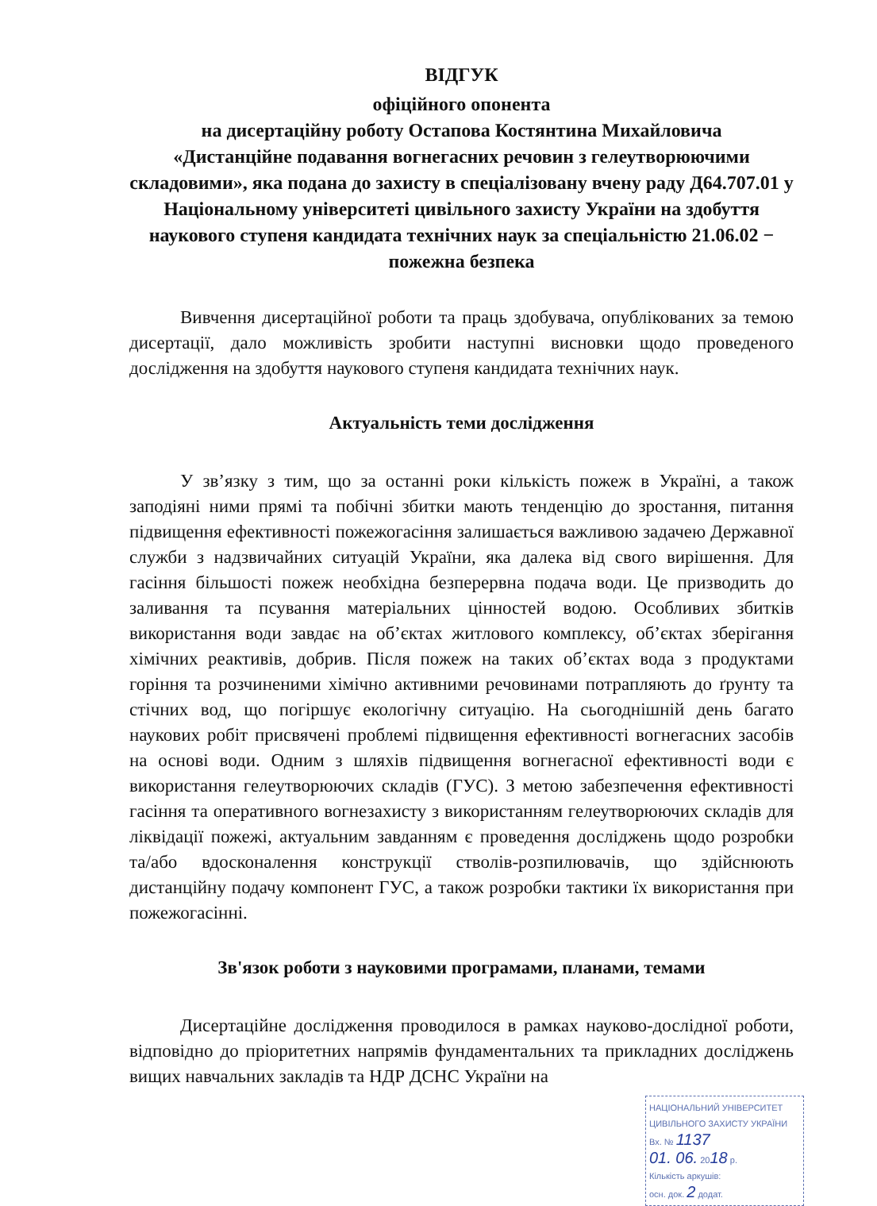ВІДГУК
офіційного опонента
на дисертаційну роботу Остапова Костянтина Михайловича
«Дистанційне подавання вогнегасних речовин з гелеутворюючими складовими», яка подана до захисту в спеціалізовану вчену раду Д64.707.01 у Національному університеті цивільного захисту України на здобуття наукового ступеня кандидата технічних наук за спеціальністю 21.06.02 − пожежна безпека
Вивчення дисертаційної роботи та праць здобувача, опублікованих за темою дисертації, дало можливість зробити наступні висновки щодо проведеного дослідження на здобуття наукового ступеня кандидата технічних наук.
Актуальність теми дослідження
У зв’язку з тим, що за останні роки кількість пожеж в Україні, а також заподіяні ними прямі та побічні збитки мають тенденцію до зростання, питання підвищення ефективності пожежогасіння залишається важливою задачею Державної служби з надзвичайних ситуацій України, яка далека від свого вирішення. Для гасіння більшості пожеж необхідна безперервна подача води. Це призводить до заливання та псування матеріальних цінностей водою. Особливих збитків використання води завдає на об’єктах житлового комплексу, об’єктах зберігання хімічних реактивів, добрив. Після пожеж на таких об’єктах вода з продуктами горіння та розчиненими хімічно активними речовинами потрапляють до ґрунту та стічних вод, що погіршує екологічну ситуацію. На сьогоднішній день багато наукових робіт присвячені проблемі підвищення ефективності вогнегасних засобів на основі води. Одним з шляхів підвищення вогнегасної ефективності води є використання гелеутворюючих складів (ГУС). З метою забезпечення ефективності гасіння та оперативного вогнезахисту з використанням гелеутворюючих складів для ліквідації пожежі, актуальним завданням є проведення досліджень щодо розробки та/або вдосконалення конструкції стволів-розпилювачів, що здійснюють дистанційну подачу компонент ГУС, а також розробки тактики їх використання при пожежогасінні.
Зв'язок роботи з науковими програмами, планами, темами
Дисертаційне дослідження проводилося в рамках науково-дослідної роботи, відповідно до пріоритетних напрямів фундаментальних та прикладних досліджень вищих навчальних закладів та НДР ДСНС України на
НАЦІОНАЛЬНИЙ УНІВЕРСИТЕТ ЦИВІЛЬНОГО ЗАХИСТУ УКРАЇНИ
Вх. № 1137
01. 06. 2018 р.
Кількість аркушів:
осн. док. 2 додат.